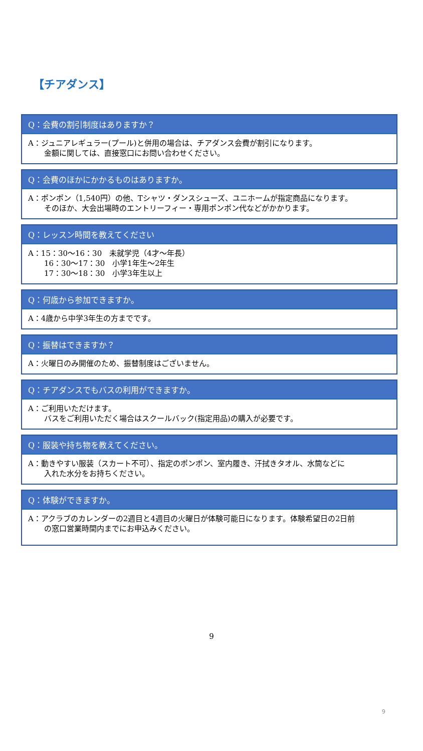【チアダンス】
Q：会費の割引制度はありますか？
A：ジュニアレギュラー(プール)と併用の場合は、チアダンス会費が割引になります。
金額に関しては、直接窓口にお問い合わせください。
Q：会費のほかにかかるものはありますか。
A：ポンポン（1,540円）の他、Tシャツ・ダンスシューズ、ユニホームが指定商品になります。
そのほか、大会出場時のエントリーフィー・専用ポンポン代などがかかります。
Q：レッスン時間を教えてください
A：15：30〜16：30　未就学児（4才〜年長）
16：30〜17：30　小学1年生〜2年生
17：30〜18：30　小学3年生以上
Q：何歳から参加できますか。
A：4歳から中学3年生の方までです。
Q：振替はできますか？
A：火曜日のみ開催のため、振替制度はございません。
Q：チアダンスでもバスの利用ができますか。
A：ご利用いただけます。
バスをご利用いただく場合はスクールバック(指定用品)の購入が必要です。
Q：服装や持ち物を教えてください。
A：動きやすい服装（スカート不可）、指定のポンポン、室内履き、汗拭きタオル、水筒などに
入れた水分をお持ちください。
Q：体験ができますか。
A：アクラブのカレンダーの2週目と4週目の火曜日が体験可能日になります。体験希望日の2日前
の窓口営業時間内までにお申込みください。
9
9